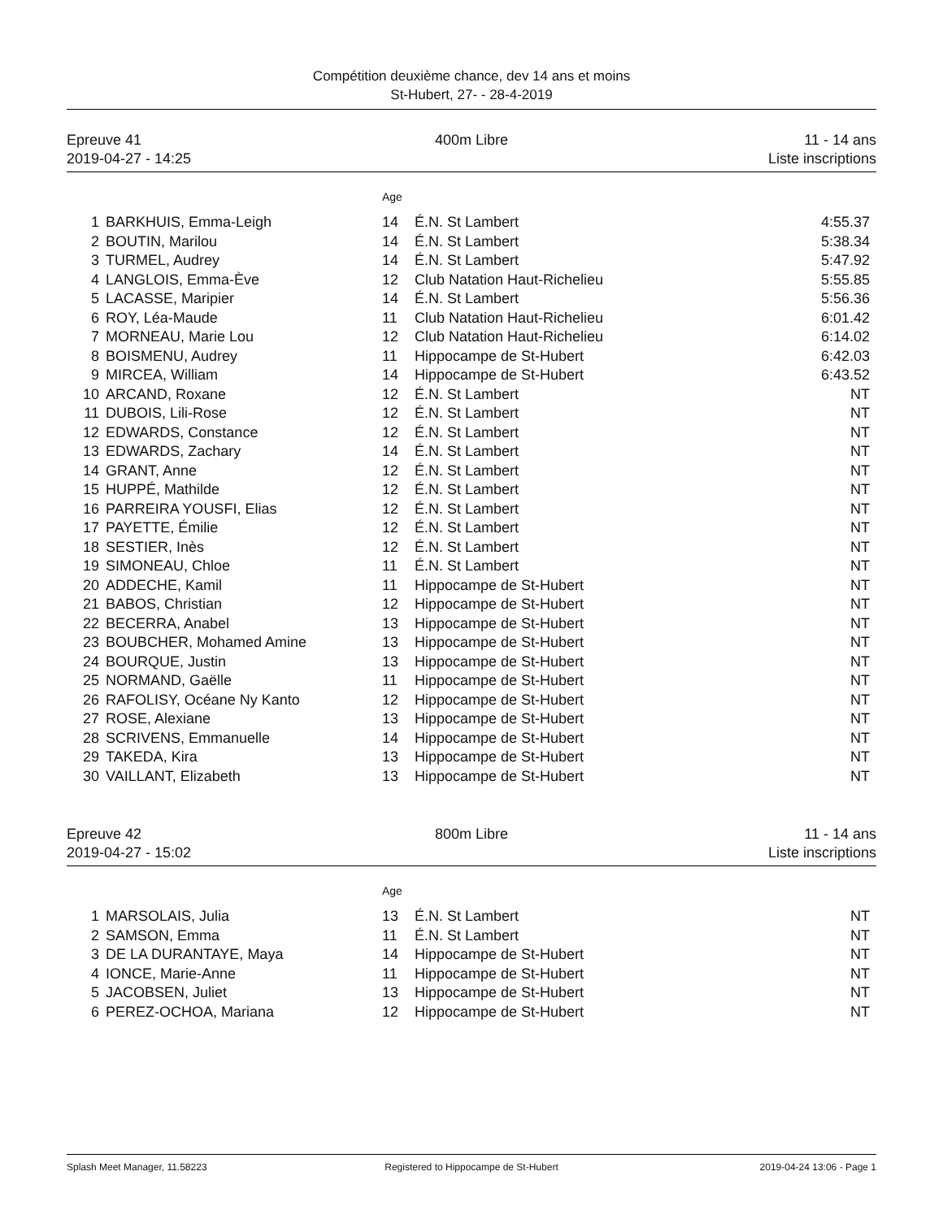Compétition deuxième chance, dev 14 ans et moins
St-Hubert, 27- - 28-4-2019
Epreuve 41
2019-04-27 - 14:25
400m Libre 11 - 14 ans
Liste inscriptions
| | | Age | | |
| 1 | BARKHUIS, Emma-Leigh | 14 | É.N. St Lambert | 4:55.37 |
| 2 | BOUTIN, Marilou | 14 | É.N. St Lambert | 5:38.34 |
| 3 | TURMEL, Audrey | 14 | É.N. St Lambert | 5:47.92 |
| 4 | LANGLOIS, Emma-Ève | 12 | Club Natation Haut-Richelieu | 5:55.85 |
| 5 | LACASSE, Maripier | 14 | É.N. St Lambert | 5:56.36 |
| 6 | ROY, Léa-Maude | 11 | Club Natation Haut-Richelieu | 6:01.42 |
| 7 | MORNEAU, Marie Lou | 12 | Club Natation Haut-Richelieu | 6:14.02 |
| 8 | BOISMENU, Audrey | 11 | Hippocampe de St-Hubert | 6:42.03 |
| 9 | MIRCEA, William | 14 | Hippocampe de St-Hubert | 6:43.52 |
| 10 | ARCAND, Roxane | 12 | É.N. St Lambert | NT |
| 11 | DUBOIS, Lili-Rose | 12 | É.N. St Lambert | NT |
| 12 | EDWARDS, Constance | 12 | É.N. St Lambert | NT |
| 13 | EDWARDS, Zachary | 14 | É.N. St Lambert | NT |
| 14 | GRANT, Anne | 12 | É.N. St Lambert | NT |
| 15 | HUPPÉ, Mathilde | 12 | É.N. St Lambert | NT |
| 16 | PARREIRA YOUSFI, Elias | 12 | É.N. St Lambert | NT |
| 17 | PAYETTE, Émilie | 12 | É.N. St Lambert | NT |
| 18 | SESTIER, Inès | 12 | É.N. St Lambert | NT |
| 19 | SIMONEAU, Chloe | 11 | É.N. St Lambert | NT |
| 20 | ADDECHE, Kamil | 11 | Hippocampe de St-Hubert | NT |
| 21 | BABOS, Christian | 12 | Hippocampe de St-Hubert | NT |
| 22 | BECERRA, Anabel | 13 | Hippocampe de St-Hubert | NT |
| 23 | BOUBCHER, Mohamed Amine | 13 | Hippocampe de St-Hubert | NT |
| 24 | BOURQUE, Justin | 13 | Hippocampe de St-Hubert | NT |
| 25 | NORMAND, Gaëlle | 11 | Hippocampe de St-Hubert | NT |
| 26 | RAFOLISY, Océane Ny Kanto | 12 | Hippocampe de St-Hubert | NT |
| 27 | ROSE, Alexiane | 13 | Hippocampe de St-Hubert | NT |
| 28 | SCRIVENS, Emmanuelle | 14 | Hippocampe de St-Hubert | NT |
| 29 | TAKEDA, Kira | 13 | Hippocampe de St-Hubert | NT |
| 30 | VAILLANT, Elizabeth | 13 | Hippocampe de St-Hubert | NT |
Epreuve 42
2019-04-27 - 15:02
800m Libre 11 - 14 ans
Liste inscriptions
| | | Age | | |
| 1 | MARSOLAIS, Julia | 13 | É.N. St Lambert | NT |
| 2 | SAMSON, Emma | 11 | É.N. St Lambert | NT |
| 3 | DE LA DURANTAYE, Maya | 14 | Hippocampe de St-Hubert | NT |
| 4 | IONCE, Marie-Anne | 11 | Hippocampe de St-Hubert | NT |
| 5 | JACOBSEN, Juliet | 13 | Hippocampe de St-Hubert | NT |
| 6 | PEREZ-OCHOA, Mariana | 12 | Hippocampe de St-Hubert | NT |
Splash Meet Manager, 11.58223 Registered to Hippocampe de St-Hubert
2019-04-24 13:06 - Page 1